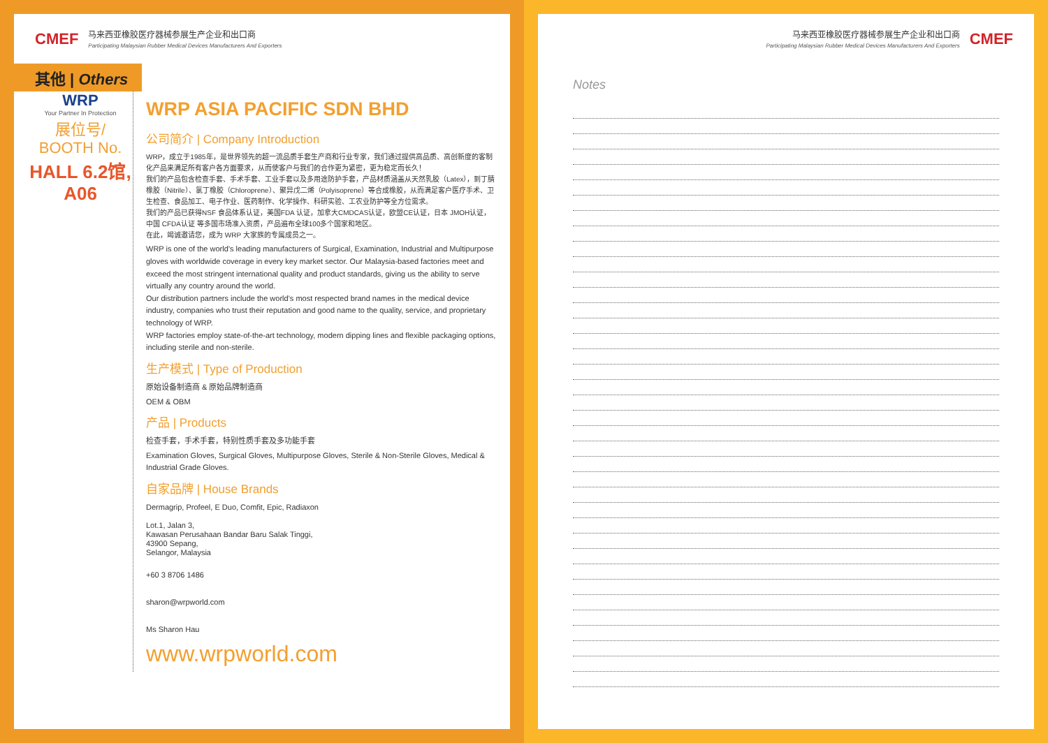CMEF
马来西亚橡胶医疗器械参展生产企业和出口商
Participating Malaysian Rubber Medical Devices Manufacturers And Exporters
其他 | Others
WRP
Your Partner In Protection
展位号/
BOOTH No.
HALL 6.2馆,
A06
WRP ASIA PACIFIC SDN BHD
公司简介 | Company Introduction
WRP，成立于1985年，是世界领先的超一流品质手套生产商和行业专家，我们通过提供高品质、高创新度的客制化产品来满足所有客户各方面要求，从而使客户与我们的合作更为紧密，更为稳定而长久！
我们的产品包含检查手套、手术手套、工业手套以及多用途防护手套，产品材质涵盖从天然乳胶（Latex），到丁腈橡胶（Nitrile）、氯丁橡胶（Chloroprene）、聚异戊二烯（Polyisoprene）等合成橡胶，从而满足客户医疗手术、卫生检查、食品加工、电子作业、医药制作、化学操作、科研实验、工农业防护等全方位需求。
我们的产品已获得NSF 食品体系认证，美国FDA 认证，加拿大CMDCAS认证，欧盟CE认证，日本 JMOH认证，中国 CFDA认证 等多国市场准入资质，产品遍布全球100多个国家和地区。
在此，竭诚邀请您，成为 WRP 大家族的专属成员之一。
WRP is one of the world’s leading manufacturers of Surgical, Examination, Industrial and Multipurpose gloves with worldwide coverage in every key market sector. Our Malaysia-based factories meet and exceed the most stringent international quality and product standards, giving us the ability to serve virtually any country around the world.
Our distribution partners include the world’s most respected brand names in the medical device industry, companies who trust their reputation and good name to the quality, service, and proprietary technology of WRP.
WRP factories employ state-of-the-art technology, modern dipping lines and flexible packaging options, including sterile and non-sterile.
生产模式 | Type of Production
原始设备制造商 & 原始品牌制造商
OEM & OBM
产品 | Products
检查手套，手术手套，特别性质手套及多功能手套
Examination Gloves, Surgical Gloves, Multipurpose Gloves, Sterile & Non-Sterile Gloves, Medical & Industrial Grade Gloves.
自家品牌 | House Brands
Dermagrip, Profeel, E Duo, Comfit, Epic, Radiaxon
Lot.1, Jalan 3,
Kawasan Perusahaan Bandar Baru Salak Tinggi,
43900 Sepang,
Selangor, Malaysia
+60 3 8706 1486
sharon@wrpworld.com
Ms Sharon Hau
www.wrpworld.com
马来西亚橡胶医疗器械参展生产企业和出口商
Participating Malaysian Rubber Medical Devices Manufacturers And Exporters
CMEF
Notes